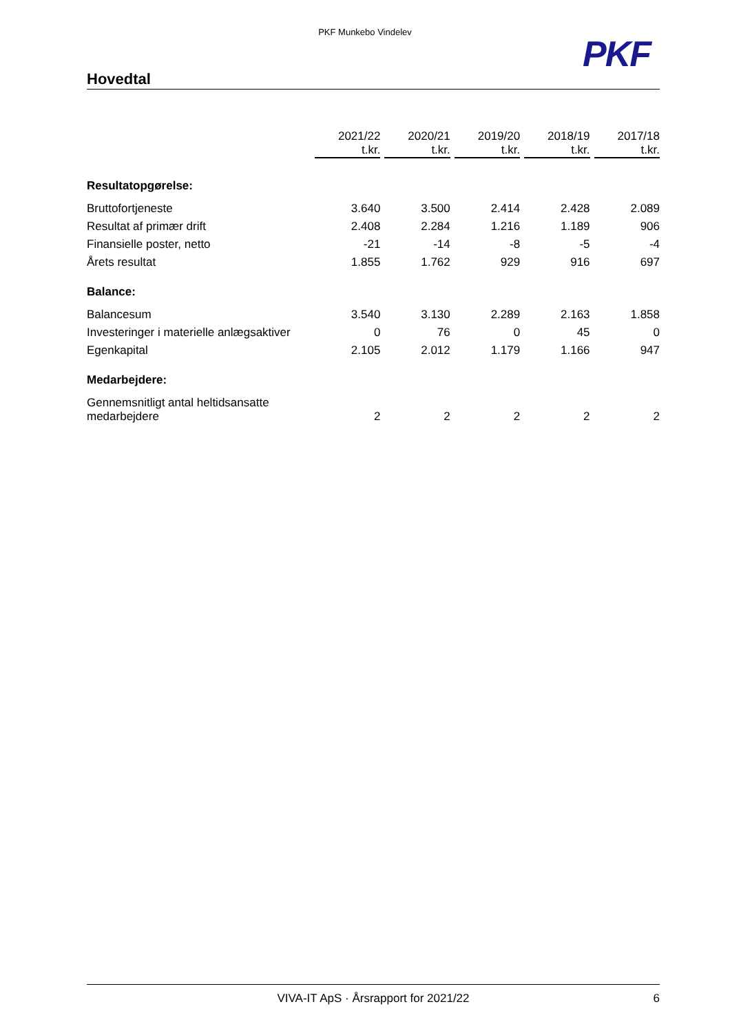PKF Munkebo Vindelev
PKF
Hovedtal
| | 2021/22 t.kr. | 2020/21 t.kr. | 2019/20 t.kr. | 2018/19 t.kr. | 2017/18 t.kr. |
| --- | --- | --- | --- | --- | --- |
| Resultatopgørelse: | | | | | |
| Bruttofortjeneste | 3.640 | 3.500 | 2.414 | 2.428 | 2.089 |
| Resultat af primær drift | 2.408 | 2.284 | 1.216 | 1.189 | 906 |
| Finansielle poster, netto | -21 | -14 | -8 | -5 | -4 |
| Årets resultat | 1.855 | 1.762 | 929 | 916 | 697 |
| Balance: | | | | | |
| Balancesum | 3.540 | 3.130 | 2.289 | 2.163 | 1.858 |
| Investeringer i materielle anlægsaktiver | 0 | 76 | 0 | 45 | 0 |
| Egenkapital | 2.105 | 2.012 | 1.179 | 1.166 | 947 |
| Medarbejdere: | | | | | |
| Gennemsnitligt antal heltidsansatte medarbejdere | 2 | 2 | 2 | 2 | 2 |
VIVA-IT ApS · Årsrapport for 2021/22 6